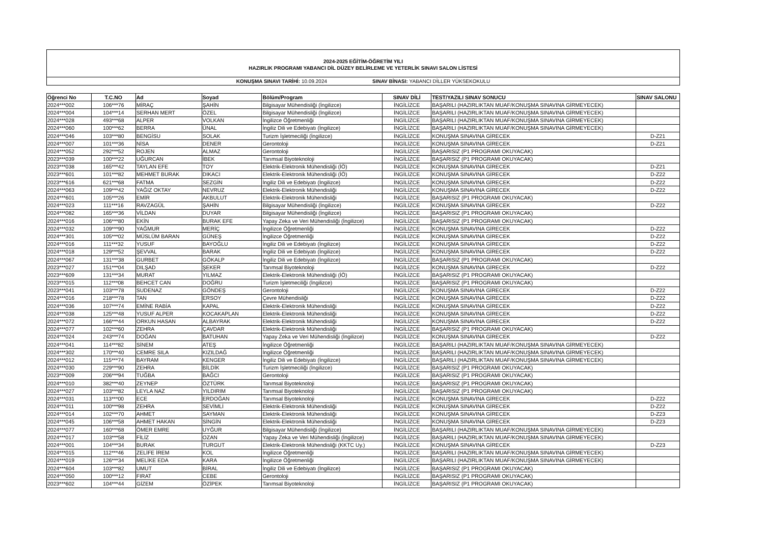2024-2025 EĞİTİM-ÖĞRETİM YILI
HAZIRLIK PROGRAMI YABANCI DİL DÜZEY BELİRLEME VE YETERLİK SINAVI SALON LİSTESİ
KONUŞMA SINAVI TARİHİ: 10.09.2024 SINAV BİNASI: YABANCI DİLLER YÜKSEKOKULU
| Öğrenci No | T.C.NO | Ad | Soyad | Bölüm/Program | SINAV DİLİ | TEST/YAZILI SINAV SONUCU | SINAV SALONU |
| --- | --- | --- | --- | --- | --- | --- | --- |
| 2024***002 | 106***76 | MİRAÇ | ŞAHİN | Bilgisayar Mühendisliği (İngilizce) | İNGİLİZCE | BAŞARILI (HAZIRLIKTAN MUAF/KONUŞMA SINAVINA GİRMEYECEK) | |
| 2024***004 | 104***14 | SERHAN MERT | ÖZEL | Bilgisayar Mühendisliği (İngilizce) | İNGİLİZCE | BAŞARILI (HAZIRLIKTAN MUAF/KONUŞMA SINAVINA GİRMEYECEK) | |
| 2024***028 | 493***68 | ALPER | VOLKAN | İngilizce Öğretmenliği | İNGİLİZCE | BAŞARILI (HAZIRLIKTAN MUAF/KONUŞMA SINAVINA GİRMEYECEK) | |
| 2024***060 | 100***62 | BERRA | ÜNAL | İngiliz Dili ve Edebiyatı (İngilizce) | İNGİLİZCE | BAŞARILI (HAZIRLIKTAN MUAF/KONUŞMA SINAVINA GİRMEYECEK) | |
| 2024***046 | 103***80 | BENGİSU | SOLAK | Turizm İşletmeciliği (İngilizce) | İNGİLİZCE | KONUŞMA SINAVINA GİRECEK | D-Z21 |
| 2024***007 | 101***36 | NİSA | DENER | Gerontoloji | İNGİLİZCE | KONUŞMA SINAVINA GİRECEK | D-Z21 |
| 2024***052 | 292***52 | ROJEN | ALMAZ | Gerontoloji | İNGİLİZCE | BAŞARISIZ (P1 PROGRAMI OKUYACAK) | |
| 2023***039 | 100***22 | UĞURCAN | İBEK | Tarımsal Biyoteknoloji | İNGİLİZCE | BAŞARISIZ (P1 PROGRAMI OKUYACAK) | |
| 2023***038 | 165***42 | TAYLAN EFE | TOY | Elektrik-Elektronik Mühendisliği (İÖ) | İNGİLİZCE | KONUŞMA SINAVINA GİRECEK | D-Z21 |
| 2023***601 | 101***82 | MEHMET BURAK | DIKACI | Elektrik-Elektronik Mühendisliği (İÖ) | İNGİLİZCE | KONUŞMA SINAVINA GİRECEK | D-Z22 |
| 2023***616 | 621***68 | FATMA | SEZGİN | İngiliz Dili ve Edebiyatı (İngilizce) | İNGİLİZCE | KONUŞMA SINAVINA GİRECEK | D-Z22 |
| 2024***063 | 109***42 | YAĞIZ OKTAY | NEVRUZ | Elektrik-Elektronik Mühendisliği | İNGİLİZCE | KONUŞMA SINAVINA GİRECEK | D-Z22 |
| 2024***601 | 105***26 | EMİR | AKBULUT | Elektrik-Elektronik Mühendisliği | İNGİLİZCE | BAŞARISIZ (P1 PROGRAMI OKUYACAK) | |
| 2024***023 | 111***16 | RAVZAGÜL | ŞAHİN | Bilgisayar Mühendisliği (İngilizce) | İNGİLİZCE | KONUŞMA SINAVINA GİRECEK | D-Z22 |
| 2024***082 | 165***36 | VİLDAN | DUYAR | Bilgisayar Mühendisliği (İngilizce) | İNGİLİZCE | BAŞARISIZ (P1 PROGRAMI OKUYACAK) | |
| 2024***016 | 106***80 | EKİN | BURAK EFE | Yapay Zeka ve Veri Mühendisliği (İngilizce) | İNGİLİZCE | BAŞARISIZ (P1 PROGRAMI OKUYACAK) | |
| 2024***032 | 109***90 | YAĞMUR | MERİÇ | İngilizce Öğretmenliği | İNGİLİZCE | KONUŞMA SINAVINA GİRECEK | D-Z22 |
| 2024***301 | 105***02 | MÜSLÜM BARAN | GÜNEŞ | İngilizce Öğretmenliği | İNGİLİZCE | KONUŞMA SINAVINA GİRECEK | D-Z22 |
| 2024***016 | 111***32 | YUSUF | BAYOĞLU | İngiliz Dili ve Edebiyatı (İngilizce) | İNGİLİZCE | KONUŞMA SINAVINA GİRECEK | D-Z22 |
| 2024***018 | 129***52 | ŞEVVAL | BARAK | İngiliz Dili ve Edebiyatı (İngilizce) | İNGİLİZCE | KONUŞMA SINAVINA GİRECEK | D-Z22 |
| 2024***067 | 131***38 | GURBET | GÖKALP | İngiliz Dili ve Edebiyatı (İngilizce) | İNGİLİZCE | BAŞARISIZ (P1 PROGRAMI OKUYACAK) | |
| 2023***027 | 151***04 | DILŞAD | ŞEKER | Tarımsal Biyoteknoloji | İNGİLİZCE | KONUŞMA SINAVINA GİRECEK | D-Z22 |
| 2023***609 | 131***34 | MURAT | YILMAZ | Elektrik-Elektronik Mühendisliği (İÖ) | İNGİLİZCE | BAŞARISIZ (P1 PROGRAMI OKUYACAK) | |
| 2023***015 | 112***08 | BEHCET CAN | DOĞRU | Turizm İşletmeciliği (İngilizce) | İNGİLİZCE | BAŞARISIZ (P1 PROGRAMI OKUYACAK) | |
| 2023***041 | 103***78 | SUDENAZ | GÖNDEŞ | Gerontoloji | İNGİLİZCE | KONUŞMA SINAVINA GİRECEK | D-Z22 |
| 2024***016 | 218***78 | TAN | ERSOY | Çevre Mühendisliği | İNGİLİZCE | KONUŞMA SINAVINA GİRECEK | D-Z22 |
| 2024***036 | 107***74 | EMİNE RABİA | KAPAL | Elektrik-Elektronik Mühendisliği | İNGİLİZCE | KONUŞMA SINAVINA GİRECEK | D-Z22 |
| 2024***038 | 125***48 | YUSUF ALPER | KOCAKAPLAN | Elektrik-Elektronik Mühendisliği | İNGİLİZCE | KONUŞMA SINAVINA GİRECEK | D-Z22 |
| 2024***072 | 166***44 | ORKUN HASAN | ALBAYRAK | Elektrik-Elektronik Mühendisliği | İNGİLİZCE | KONUŞMA SINAVINA GİRECEK | D-Z22 |
| 2024***077 | 102***60 | ZEHRA | ÇAVDAR | Elektrik-Elektronik Mühendisliği | İNGİLİZCE | BAŞARISIZ (P1 PROGRAMI OKUYACAK) | |
| 2024***024 | 243***74 | DOĞAN | BATUHAN | Yapay Zeka ve Veri Mühendisliği (İngilizce) | İNGİLİZCE | KONUŞMA SINAVINA GİRECEK | D-Z22 |
| 2024***041 | 114***82 | SİNEM | ATEŞ | İngilizce Öğretmenliği | İNGİLİZCE | BAŞARILI (HAZIRLIKTAN MUAF/KONUŞMA SINAVINA GİRMEYECEK) | |
| 2024***302 | 170***40 | CEMRE SILA | KIZILDAĞ | İngilizce Öğretmenliği | İNGİLİZCE | BAŞARILI (HAZIRLIKTAN MUAF/KONUŞMA SINAVINA GİRMEYECEK) | |
| 2024***012 | 115***74 | BAYRAM | KENGER | İngiliz Dili ve Edebiyatı (İngilizce) | İNGİLİZCE | BAŞARILI (HAZIRLIKTAN MUAF/KONUŞMA SINAVINA GİRMEYECEK) | |
| 2024***030 | 229***90 | ZEHRA | BİLDİK | Turizm İşletmeciliği (İngilizce) | İNGİLİZCE | BAŞARISIZ (P1 PROGRAMI OKUYACAK) | |
| 2023***009 | 206***94 | TUĞBA | BAĞCI | Gerontoloji | İNGİLİZCE | BAŞARISIZ (P1 PROGRAMI OKUYACAK) | |
| 2024***010 | 382***40 | ZEYNEP | ÖZTÜRK | Tarımsal Biyoteknoloji | İNGİLİZCE | BAŞARISIZ (P1 PROGRAMI OKUYACAK) | |
| 2024***027 | 103***82 | LEYLA NAZ | YILDIRIM | Tarımsal Biyoteknoloji | İNGİLİZCE | BAŞARISIZ (P1 PROGRAMI OKUYACAK) | |
| 2024***031 | 113***00 | ECE | ERDOĞAN | Tarımsal Biyoteknoloji | İNGİLİZCE | KONUŞMA SINAVINA GİRECEK | D-Z22 |
| 2024***011 | 100***98 | ZEHRA | SEVİMLİ | Elektrik-Elektronik Mühendisliği | İNGİLİZCE | KONUŞMA SINAVINA GİRECEK | D-Z22 |
| 2024***014 | 102***70 | AHMET | SAYMAN | Elektrik-Elektronik Mühendisliği | İNGİLİZCE | KONUŞMA SINAVINA GİRECEK | D-Z23 |
| 2024***045 | 106***58 | AHMET HAKAN | SİNGİN | Elektrik-Elektronik Mühendisliği | İNGİLİZCE | KONUŞMA SINAVINA GİRECEK | D-Z23 |
| 2024***077 | 160***68 | ÖMER EMRE | UYĞUR | Bilgisayar Mühendisliği (İngilizce) | İNGİLİZCE | BAŞARILI (HAZIRLIKTAN MUAF/KONUŞMA SINAVINA GİRMEYECEK) | |
| 2024***017 | 103***58 | FİLİZ | OZAN | Yapay Zeka ve Veri Mühendisliği (İngilizce) | İNGİLİZCE | BAŞARILI (HAZIRLIKTAN MUAF/KONUŞMA SINAVINA GİRMEYECEK) | |
| 2024***001 | 104***34 | BURAK | TURGUT | Elektrik-Elektronik Mühendisliği (KKTC Uy.) | İNGİLİZCE | KONUŞMA SINAVINA GİRECEK | D-Z23 |
| 2024***015 | 112***46 | ZELİFE İREM | KOL | İngilizce Öğretmenliği | İNGİLİZCE | BAŞARILI (HAZIRLIKTAN MUAF/KONUŞMA SINAVINA GİRMEYECEK) | |
| 2024***019 | 126***34 | MELİKE EDA | KARA | İngilizce Öğretmenliği | İNGİLİZCE | BAŞARILI (HAZIRLIKTAN MUAF/KONUŞMA SINAVINA GİRMEYECEK) | |
| 2024***604 | 103***82 | UMUT | BİRAL | İngiliz Dili ve Edebiyatı (İngilizce) | İNGİLİZCE | BAŞARISIZ (P1 PROGRAMI OKUYACAK) | |
| 2024***050 | 100***12 | FIRAT | CEBE | Gerontoloji | İNGİLİZCE | BAŞARISIZ (P1 PROGRAMI OKUYACAK) | |
| 2023***602 | 104***44 | GİZEM | ÖZİPEK | Tarımsal Biyoteknoloji | İNGİLİZCE | BAŞARISIZ (P1 PROGRAMI OKUYACAK) | |